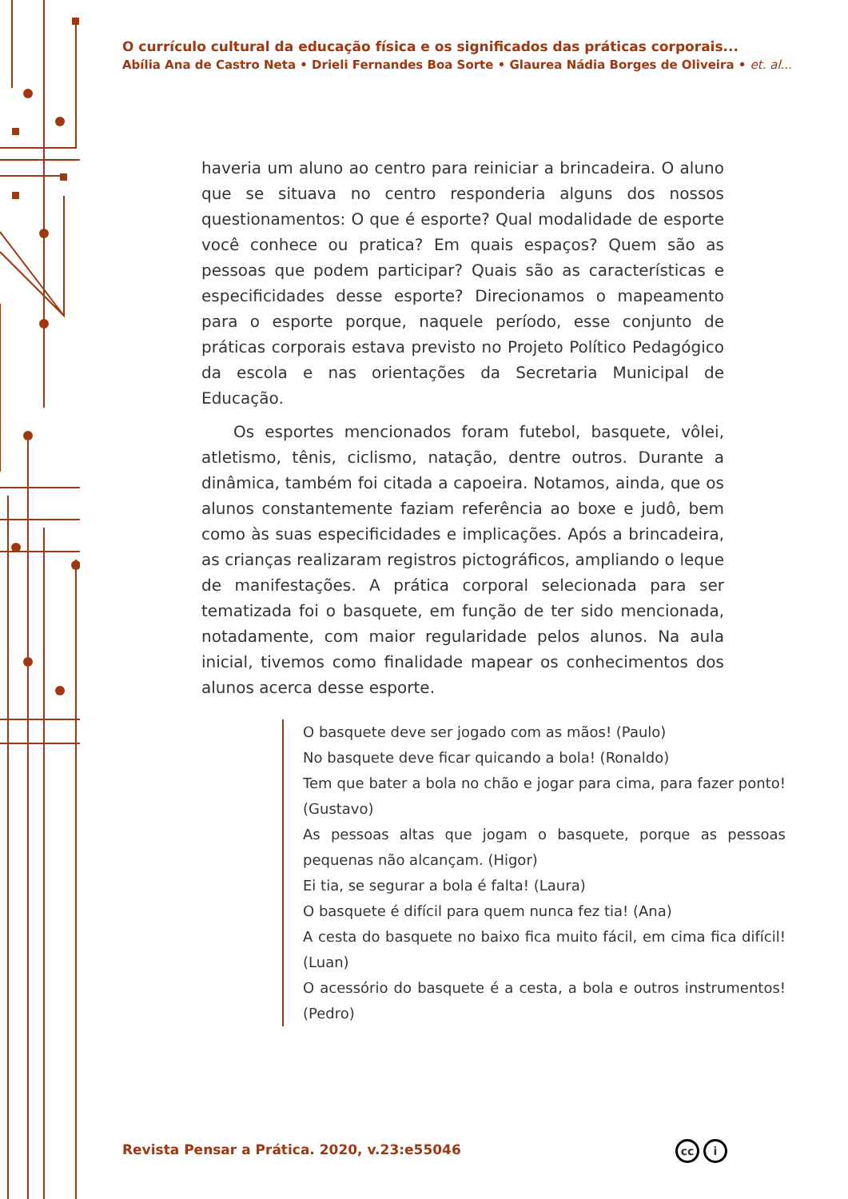O currículo cultural da educação física e os significados das práticas corporais...
Abília Ana de Castro Neta • Drieli Fernandes Boa Sorte • Glaurea Nádia Borges de Oliveira • et. al...
haveria um aluno ao centro para reiniciar a brincadeira. O aluno que se situava no centro responderia alguns dos nossos questionamentos: O que é esporte? Qual modalidade de esporte você conhece ou pratica? Em quais espaços? Quem são as pessoas que podem participar? Quais são as características e especificidades desse esporte? Direcionamos o mapeamento para o esporte porque, naquele período, esse conjunto de práticas corporais estava previsto no Projeto Político Pedagógico da escola e nas orientações da Secretaria Municipal de Educação.
Os esportes mencionados foram futebol, basquete, vôlei, atletismo, tênis, ciclismo, natação, dentre outros. Durante a dinâmica, também foi citada a capoeira. Notamos, ainda, que os alunos constantemente faziam referência ao boxe e judô, bem como às suas especificidades e implicações. Após a brincadeira, as crianças realizaram registros pictográficos, ampliando o leque de manifestações. A prática corporal selecionada para ser tematizada foi o basquete, em função de ter sido mencionada, notadamente, com maior regularidade pelos alunos. Na aula inicial, tivemos como finalidade mapear os conhecimentos dos alunos acerca desse esporte.
O basquete deve ser jogado com as mãos! (Paulo)
No basquete deve ficar quicando a bola! (Ronaldo)
Tem que bater a bola no chão e jogar para cima, para fazer ponto! (Gustavo)
As pessoas altas que jogam o basquete, porque as pessoas pequenas não alcançam. (Higor)
Ei tia, se segurar a bola é falta! (Laura)
O basquete é difícil para quem nunca fez tia! (Ana)
A cesta do basquete no baixo fica muito fácil, em cima fica difícil! (Luan)
O acessório do basquete é a cesta, a bola e outros instrumentos! (Pedro)
Revista Pensar a Prática. 2020, v.23:e55046
cc i